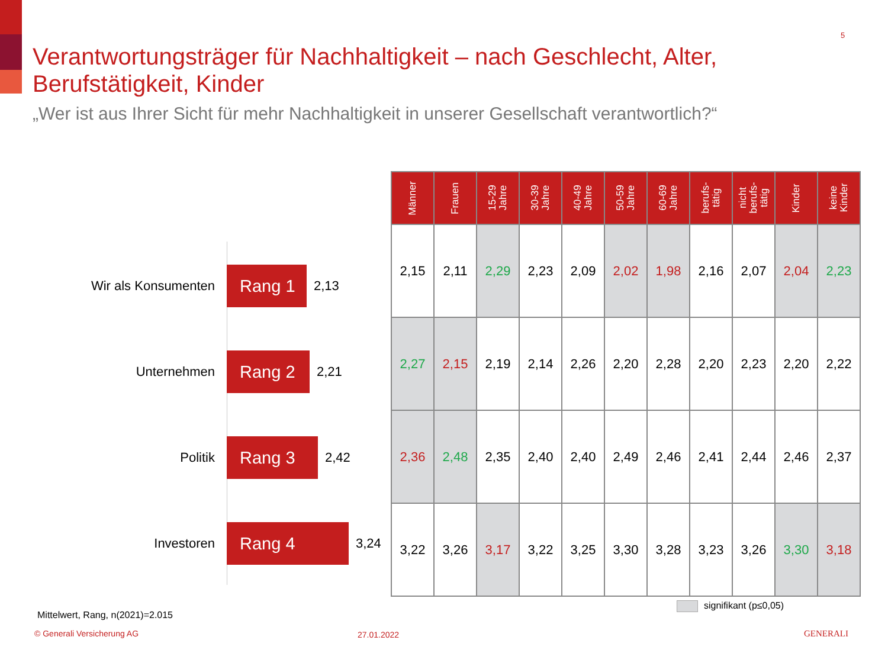5
Verantwortungsträger für Nachhaltigkeit – nach Geschlecht, Alter, Berufstätigkeit, Kinder
„Wer ist aus Ihrer Sicht für mehr Nachhaltigkeit in unserer Gesellschaft verantwortlich?“
Wir als Konsumenten
Rang 1
2,13
Unternehmen
Rang 2
2,21
Politik
Rang 3
2,42
Investoren
Rang 4
3,24
| Männer | Frauen | 15-29 Jahre | 30-39 Jahre | 40-49 Jahre | 50-59 Jahre | 60-69 Jahre | berufs- tätig | nicht berufs- tätig | Kinder | keine Kinder |
| --- | --- | --- | --- | --- | --- | --- | --- | --- | --- | --- |
| 2,15 | 2,11 | 2,29 | 2,23 | 2,09 | 2,02 | 1,98 | 2,16 | 2,07 | 2,04 | 2,23 |
| 2,27 | 2,15 | 2,19 | 2,14 | 2,26 | 2,20 | 2,28 | 2,20 | 2,23 | 2,20 | 2,22 |
| 2,36 | 2,48 | 2,35 | 2,40 | 2,40 | 2,49 | 2,46 | 2,41 | 2,44 | 2,46 | 2,37 |
| 3,22 | 3,26 | 3,17 | 3,22 | 3,25 | 3,30 | 3,28 | 3,23 | 3,26 | 3,30 | 3,18 |
signifikant (p≤0,05)
Mittelwert, Rang, n(2021)=2.015
© Generali Versicherung AG 27.01.2022 GENERALI